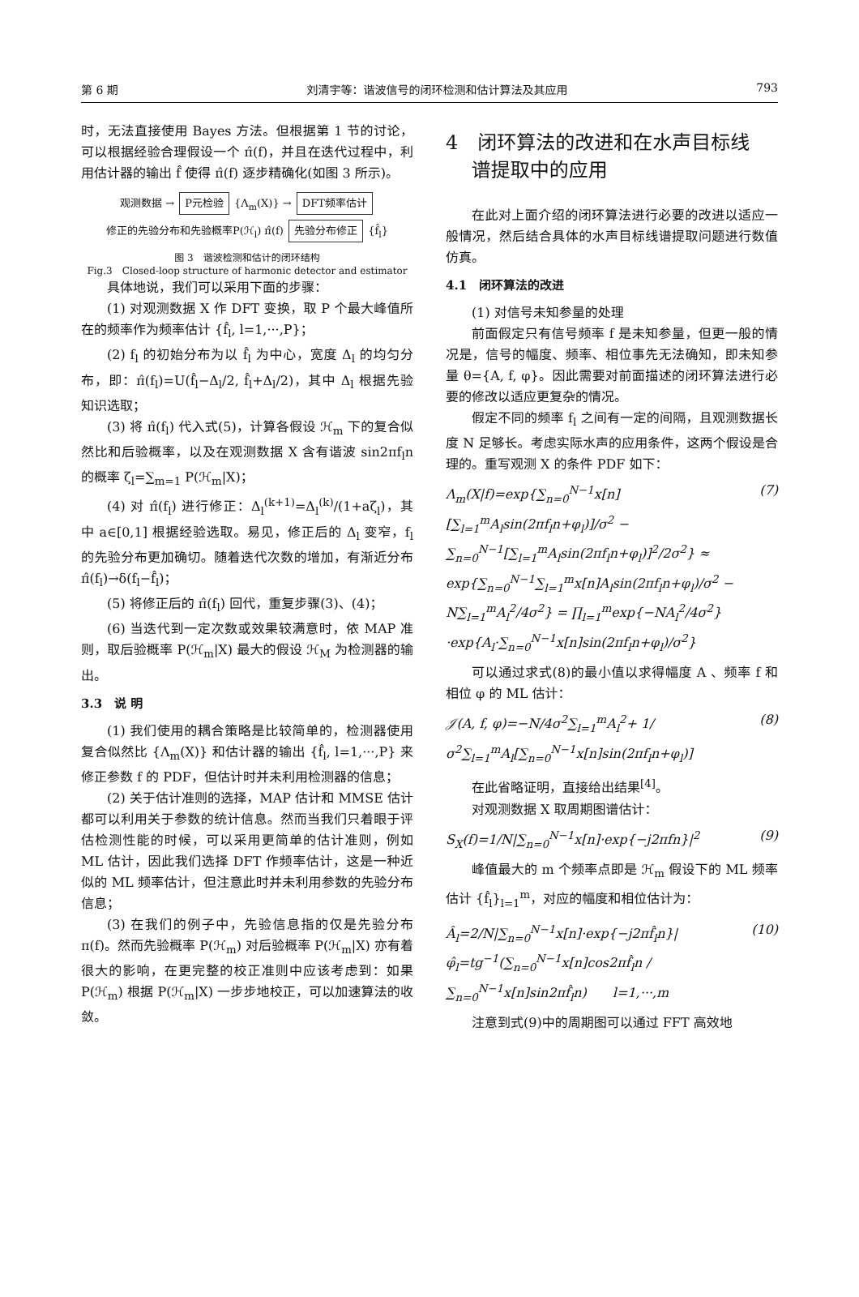第 6 期 刘清宇等：谐波信号的闭环检测和估计算法及其应用 793
时，无法直接使用 Bayes 方法。但根据第 1 节的讨论，可以根据经验合理假设一个 π̂(f)，并且在迭代过程中，利用估计器的输出 f̂ 使得 π̂(f) 逐步精确化(如图 3 所示)。
观测数据 → P元检验 {Λ<sub>m</sub>(X)} → DFT频率估计
修正的先验分布和先验概率P(ℋ<sub>l</sub>) π̂(f) 先验分布修正 {f̂<sub>l</sub>}
图 3　谐波检测和估计的闭环结构
Fig.3　Closed-loop structure of harmonic detector and estimator
具体地说，我们可以采用下面的步骤：
(1) 对观测数据 X 作 DFT 变换，取 P 个最大峰值所在的频率作为频率估计 {f̂<sub>l</sub>, l=1,···,P}；
(2) f<sub>l</sub> 的初始分布为以 f̂<sub>l</sub> 为中心，宽度 Δ<sub>l</sub> 的均匀分布，即：π̂(f<sub>l</sub>)=U(f̂<sub>l</sub>−Δ<sub>l</sub>/2, f̂<sub>l</sub>+Δ<sub>l</sub>/2)，其中 Δ<sub>l</sub> 根据先验知识选取；
(3) 将 π̂(f<sub>l</sub>) 代入式(5)，计算各假设 ℋ<sub>m</sub> 下的复合似然比和后验概率，以及在观测数据 X 含有谐波 sin2πf<sub>l</sub>n 的概率 ζ<sub>l</sub>=∑<sub>m=1</sub> P(ℋ<sub>m</sub>|X)；
(4) 对 π̂(f<sub>l</sub>) 进行修正：Δ<sub>l</sub><sup>(k+1)</sup>=Δ<sub>l</sub><sup>(k)</sup>/(1+aζ<sub>l</sub>)，其中 a∈[0,1] 根据经验选取。易见，修正后的 Δ<sub>l</sub> 变窄，f<sub>l</sub> 的先验分布更加确切。随着迭代次数的增加，有渐近分布 π̂(f<sub>l</sub>)→δ(f<sub>l</sub>−f̂<sub>l</sub>)；
(5) 将修正后的 π̂(f<sub>l</sub>) 回代，重复步骤(3)、(4)；
(6) 当迭代到一定次数或效果较满意时，依 MAP 准则，取后验概率 P(ℋ<sub>m</sub>|X) 最大的假设 ℋ<sub>M</sub> 为检测器的输出。
3.3　说 明
(1) 我们使用的耦合策略是比较简单的，检测器使用复合似然比 {Λ<sub>m</sub>(X)} 和估计器的输出 {f̂<sub>l</sub>, l=1,···,P} 来修正参数 f 的 PDF，但估计时并未利用检测器的信息；
(2) 关于估计准则的选择，MAP 估计和 MMSE 估计都可以利用关于参数的统计信息。然而当我们只着眼于评估检测性能的时候，可以采用更简单的估计准则，例如 ML 估计，因此我们选择 DFT 作频率估计，这是一种近似的 ML 频率估计，但注意此时并未利用参数的先验分布信息；
(3) 在我们的例子中，先验信息指的仅是先验分布 π(f)。然而先验概率 P(ℋ<sub>m</sub>) 对后验概率 P(ℋ<sub>m</sub>|X) 亦有着很大的影响，在更完整的校正准则中应该考虑到：如果 P(ℋ<sub>m</sub>) 根据 P(ℋ<sub>m</sub>|X) 一步步地校正，可以加速算法的收敛。
4　闭环算法的改进和在水声目标线
　 谱提取中的应用
在此对上面介绍的闭环算法进行必要的改进以适应一般情况，然后结合具体的水声目标线谱提取问题进行数值仿真。
4.1　闭环算法的改进
(1) 对信号未知参量的处理
前面假定只有信号频率 f 是未知参量，但更一般的情况是，信号的幅度、频率、相位事先无法确知，即未知参量 θ={A, f, φ}。因此需要对前面描述的闭环算法进行必要的修改以适应更复杂的情况。
假定不同的频率 f<sub>l</sub> 之间有一定的间隔，且观测数据长度 N 足够长。考虑实际水声的应用条件，这两个假设是合理的。重写观测 X 的条件 PDF 如下：
Λ<sub>m</sub>(X|f)=exp{∑<sub>n=0</sub><sup>N−1</sup>x[n][∑<sub>l=1</sub><sup>m</sup>A<sub>l</sub>sin(2πf<sub>l</sub>n+φ<sub>l</sub>)]/σ<sup>2</sup> − ∑<sub>n=0</sub><sup>N−1</sup>[∑<sub>l=1</sub><sup>m</sup>A<sub>l</sub>sin(2πf<sub>l</sub>n+φ<sub>l</sub>)]<sup>2</sup>/2σ<sup>2</sup>} ≈ exp{∑<sub>n=0</sub><sup>N−1</sup>∑<sub>l=1</sub><sup>m</sup>x[n]A<sub>l</sub>sin(2πf<sub>l</sub>n+φ<sub>l</sub>)/σ<sup>2</sup> − N∑<sub>l=1</sub><sup>m</sup>A<sub>l</sub><sup>2</sup>/4σ<sup>2</sup>} = ∏<sub>l=1</sub><sup>m</sup>exp{−NA<sub>l</sub><sup>2</sup>/4σ<sup>2</sup>}·exp{A<sub>l</sub>·∑<sub>n=0</sub><sup>N−1</sup>x[n]sin(2πf<sub>l</sub>n+φ<sub>l</sub>)/σ<sup>2</sup>} (7)
可以通过求式(8)的最小值以求得幅度 A 、频率 f 和相位 φ 的 ML 估计：
𝒥(A, f, φ)=−N/4σ<sup>2</sup>∑<sub>l=1</sub><sup>m</sup>A<sub>l</sub><sup>2</sup>+ 1/σ<sup>2</sup>∑<sub>l=1</sub><sup>m</sup>A<sub>l</sub>[∑<sub>n=0</sub><sup>N−1</sup>x[n]sin(2πf<sub>l</sub>n+φ<sub>l</sub>)] (8)
在此省略证明，直接给出结果<sup>[4]</sup>。
对观测数据 X 取周期图谱估计：
S<sub>X</sub>(f)=1/N|∑<sub>n=0</sub><sup>N−1</sup>x[n]·exp{−j2πfn}|<sup>2</sup> (9)
峰值最大的 m 个频率点即是 ℋ<sub>m</sub> 假设下的 ML 频率估计 {f̂<sub>l</sub>}<sub>l=1</sub><sup>m</sup>，对应的幅度和相位估计为：
Â<sub>l</sub>=2/N|∑<sub>n=0</sub><sup>N−1</sup>x[n]·exp{−j2πf̂<sub>l</sub>n}|
φ̂<sub>l</sub>=tg<sup>−1</sup>(∑<sub>n=0</sub><sup>N−1</sup>x[n]cos2πf̂<sub>l</sub>n / ∑<sub>n=0</sub><sup>N−1</sup>x[n]sin2πf̂<sub>l</sub>n)　　l=1,···,m (10)
注意到式(9)中的周期图可以通过 FFT 高效地